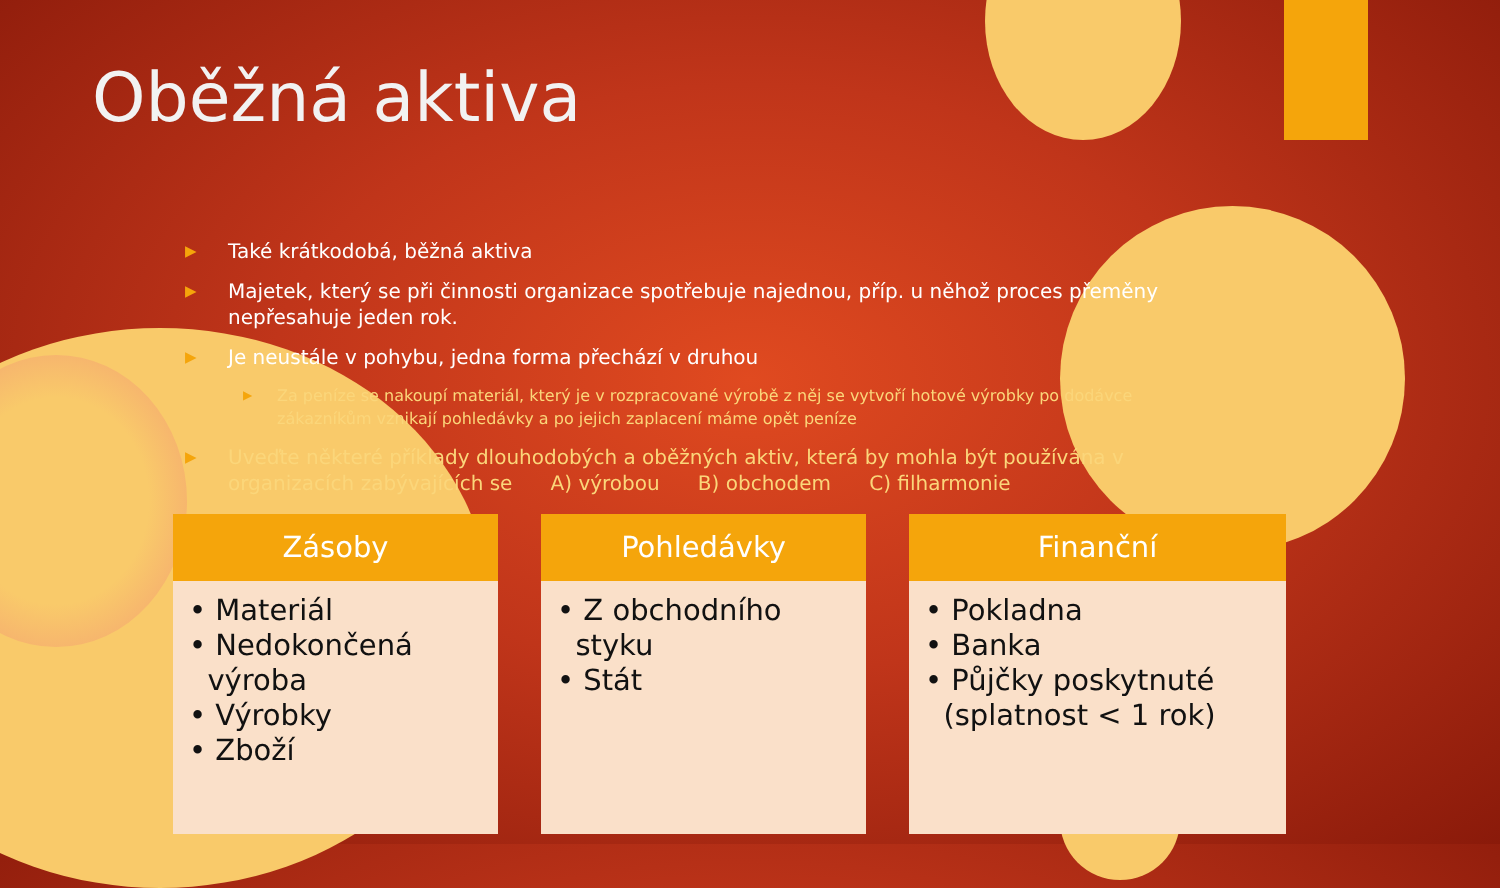Oběžná aktiva
▶ Také krátkodobá, běžná aktiva
▶ Majetek, který se při činnosti organizace spotřebuje najednou, příp. u něhož proces přeměny nepřesahuje jeden rok.
▶ Je neustále v pohybu, jedna forma přechází v druhou
▶ Za peníze se nakoupí materiál, který je v rozpracované výrobě z něj se vytvoří hotové výrobky po dodávce zákazníkům vznikají pohledávky a po jejich zaplacení máme opět peníze
▶ Uveďte některé příklady dlouhodobých a oběžných aktiv, která by mohla být používána v organizacích zabývajících se A) výrobou B) obchodem C) filharmonie
Zásoby
• Materiál
• Nedokončená
výroba
• Výrobky
• Zboží
Pohledávky
• Z obchodního
styku
• Stát
Finanční
• Pokladna
• Banka
• Půjčky poskytnuté
(splatnost < 1 rok)